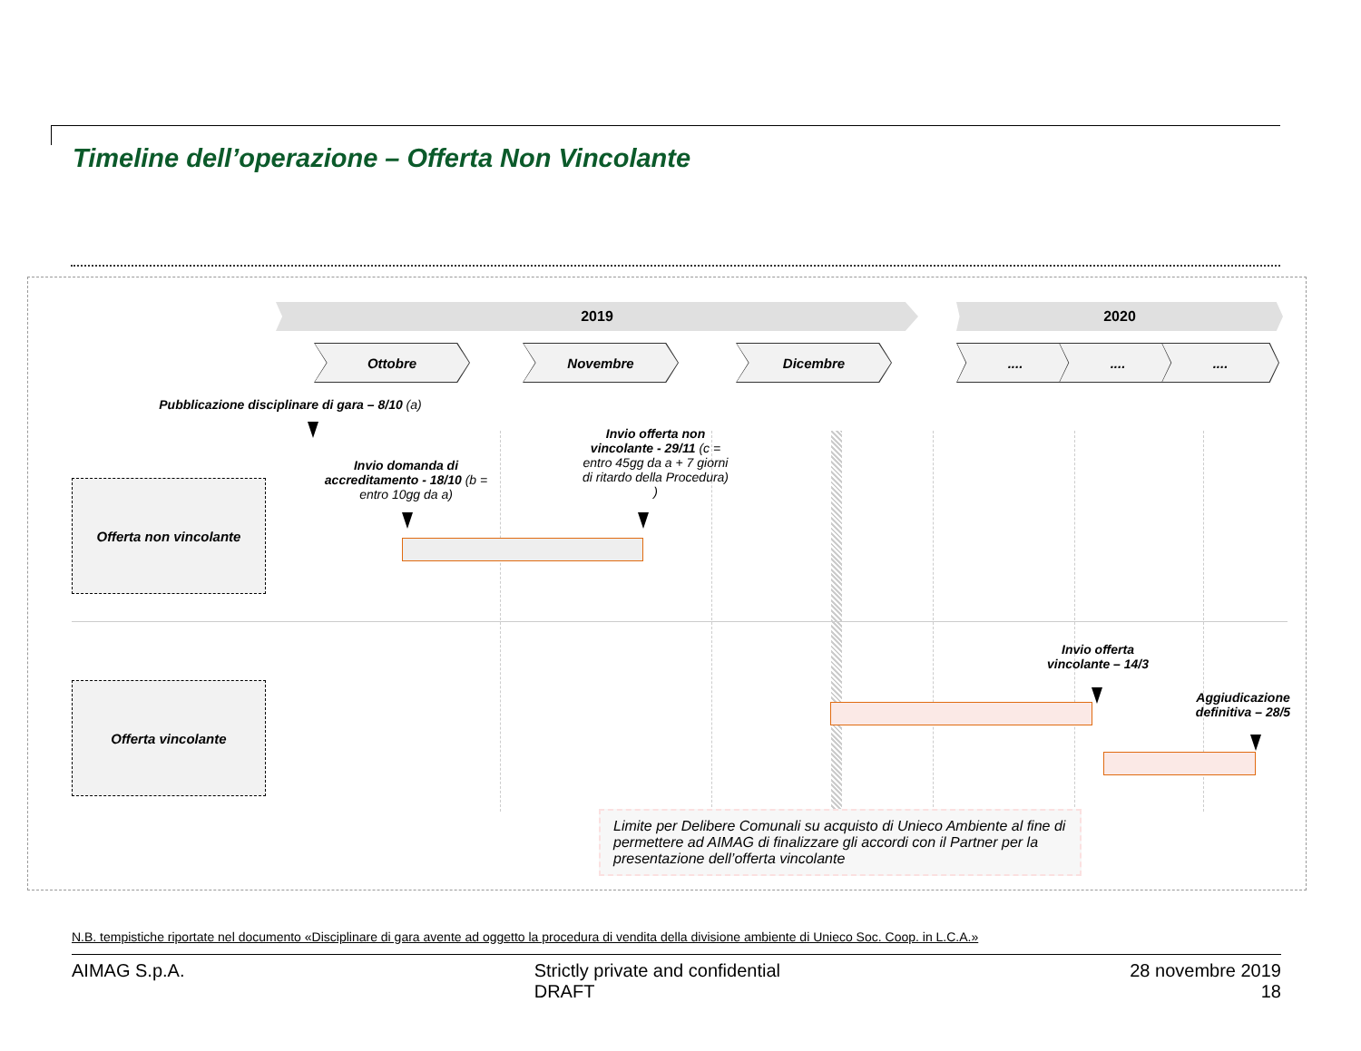Timeline dell’operazione – Offerta Non Vincolante
2019 2020
Ottobre Novembre Dicembre .... .... ....
Pubblicazione disciplinare di gara – 8/10 (a)
Invio domanda di accreditamento - 18/10 (b = entro 10gg da a)
Invio offerta non vincolante - 29/11 (c = entro 45gg da a + 7 giorni di ritardo della Procedura) )
Offerta non vincolante
Offerta vincolante
Invio offerta vincolante – 14/3
Aggiudicazione definitiva – 28/5
Limite per Delibere Comunali su acquisto di Unieco Ambiente al fine di permettere ad AIMAG di finalizzare gli accordi con il Partner per la presentazione dell’offerta vincolante
N.B. tempistiche riportate nel documento «Disciplinare di gara avente ad oggetto la procedura di vendita della divisione ambiente di Unieco Soc. Coop. in L.C.A.»
AIMAG S.p.A. Strictly private and confidential
DRAFT
28 novembre 2019
18